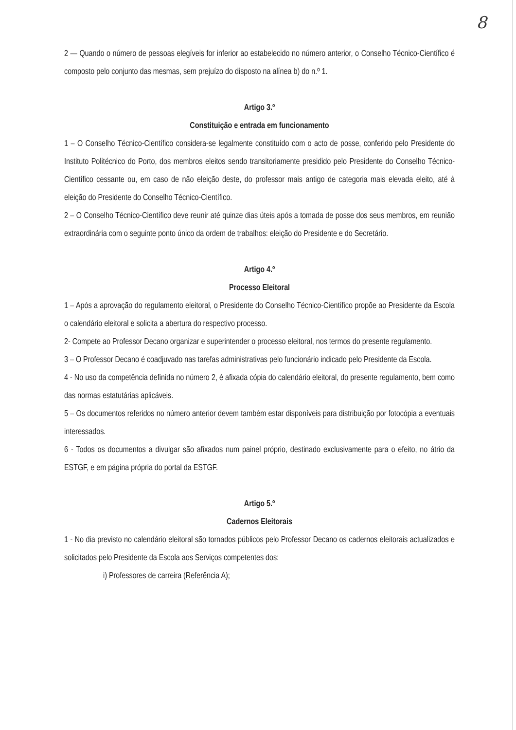8
2 — Quando o número de pessoas elegíveis for inferior ao estabelecido no número anterior, o Conselho Técnico-Científico é composto pelo conjunto das mesmas, sem prejuízo do disposto na alínea b) do n.º 1.
Artigo 3.º
Constituição e entrada em funcionamento
1 – O Conselho Técnico-Científico considera-se legalmente constituído com o acto de posse, conferido pelo Presidente do Instituto Politécnico do Porto, dos membros eleitos sendo transitoriamente presidido pelo Presidente do Conselho Técnico-Científico cessante ou, em caso de não eleição deste, do professor mais antigo de categoria mais elevada eleito, até à eleição do Presidente do Conselho Técnico-Científico.
2 – O Conselho Técnico-Científico deve reunir até quinze dias úteis após a tomada de posse dos seus membros, em reunião extraordinária com o seguinte ponto único da ordem de trabalhos: eleição do Presidente e do Secretário.
Artigo 4.º
Processo Eleitoral
1 – Após a aprovação do regulamento eleitoral, o Presidente do Conselho Técnico-Científico propõe ao Presidente da Escola o calendário eleitoral e solicita a abertura do respectivo processo.
2- Compete ao Professor Decano organizar e superintender o processo eleitoral, nos termos do presente regulamento.
3 – O Professor Decano é coadjuvado nas tarefas administrativas pelo funcionário indicado pelo Presidente da Escola.
4 - No uso da competência definida no número 2, é afixada cópia do calendário eleitoral, do presente regulamento, bem como das normas estatutárias aplicáveis.
5 – Os documentos referidos no número anterior devem também estar disponíveis para distribuição por fotocópia a eventuais interessados.
6 - Todos os documentos a divulgar são afixados num painel próprio, destinado exclusivamente para o efeito, no átrio da ESTGF, e em página própria do portal da ESTGF.
Artigo 5.º
Cadernos Eleitorais
1 - No dia previsto no calendário eleitoral são tornados públicos pelo Professor Decano os cadernos eleitorais actualizados e solicitados pelo Presidente da Escola aos Serviços competentes dos:
i) Professores de carreira (Referência A);